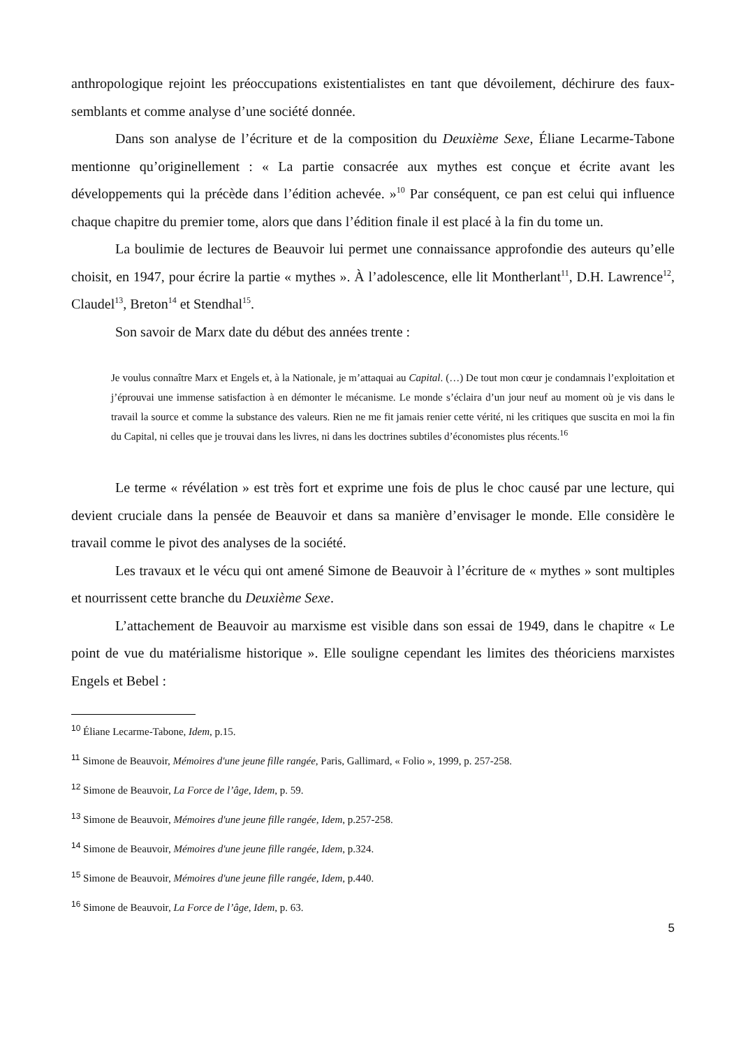anthropologique rejoint les préoccupations existentialistes en tant que dévoilement, déchirure des faux-semblants et comme analyse d’une société donnée.
Dans son analyse de l’écriture et de la composition du Deuxième Sexe, Éliane Lecarme-Tabone mentionne qu’originellement : « La partie consacrée aux mythes est conçue et écrite avant les développements qui la précède dans l’édition achevée. »<sup>10</sup> Par conséquent, ce pan est celui qui influence chaque chapitre du premier tome, alors que dans l’édition finale il est placé à la fin du tome un.
La boulimie de lectures de Beauvoir lui permet une connaissance approfondie des auteurs qu’elle choisit, en 1947, pour écrire la partie « mythes ». À l’adolescence, elle lit Montherlant<sup>11</sup>, D.H. Lawrence<sup>12</sup>, Claudel<sup>13</sup>, Breton<sup>14</sup> et Stendhal<sup>15</sup>.
Son savoir de Marx date du début des années trente :
Je voulus connaître Marx et Engels et, à la Nationale, je m’attaquai au Capital. (…) De tout mon cœur je condamnais l’exploitation et j’éprouvai une immense satisfaction à en démonter le mécanisme. Le monde s’éclaira d’un jour neuf au moment où je vis dans le travail la source et comme la substance des valeurs. Rien ne me fit jamais renier cette vérité, ni les critiques que suscita en moi la fin du Capital, ni celles que je trouvai dans les livres, ni dans les doctrines subtiles d’économistes plus récents.<sup>16</sup>
Le terme « révélation » est très fort et exprime une fois de plus le choc causé par une lecture, qui devient cruciale dans la pensée de Beauvoir et dans sa manière d’envisager le monde. Elle considère le travail comme le pivot des analyses de la société.
Les travaux et le vécu qui ont amené Simone de Beauvoir à l’écriture de « mythes » sont multiples et nourrissent cette branche du Deuxième Sexe.
L’attachement de Beauvoir au marxisme est visible dans son essai de 1949, dans le chapitre « Le point de vue du matérialisme historique ». Elle souligne cependant les limites des théoriciens marxistes Engels et Bebel :
<sup>10</sup> Éliane Lecarme-Tabone, Idem, p.15.
<sup>11</sup> Simone de Beauvoir, Mémoires d'une jeune fille rangée, Paris, Gallimard, « Folio », 1999, p. 257-258.
<sup>12</sup> Simone de Beauvoir, La Force de l’âge, Idem, p. 59.
<sup>13</sup> Simone de Beauvoir, Mémoires d'une jeune fille rangée, Idem, p.257-258.
<sup>14</sup> Simone de Beauvoir, Mémoires d'une jeune fille rangée, Idem, p.324.
<sup>15</sup> Simone de Beauvoir, Mémoires d'une jeune fille rangée, Idem, p.440.
<sup>16</sup> Simone de Beauvoir, La Force de l’âge, Idem, p. 63.
5